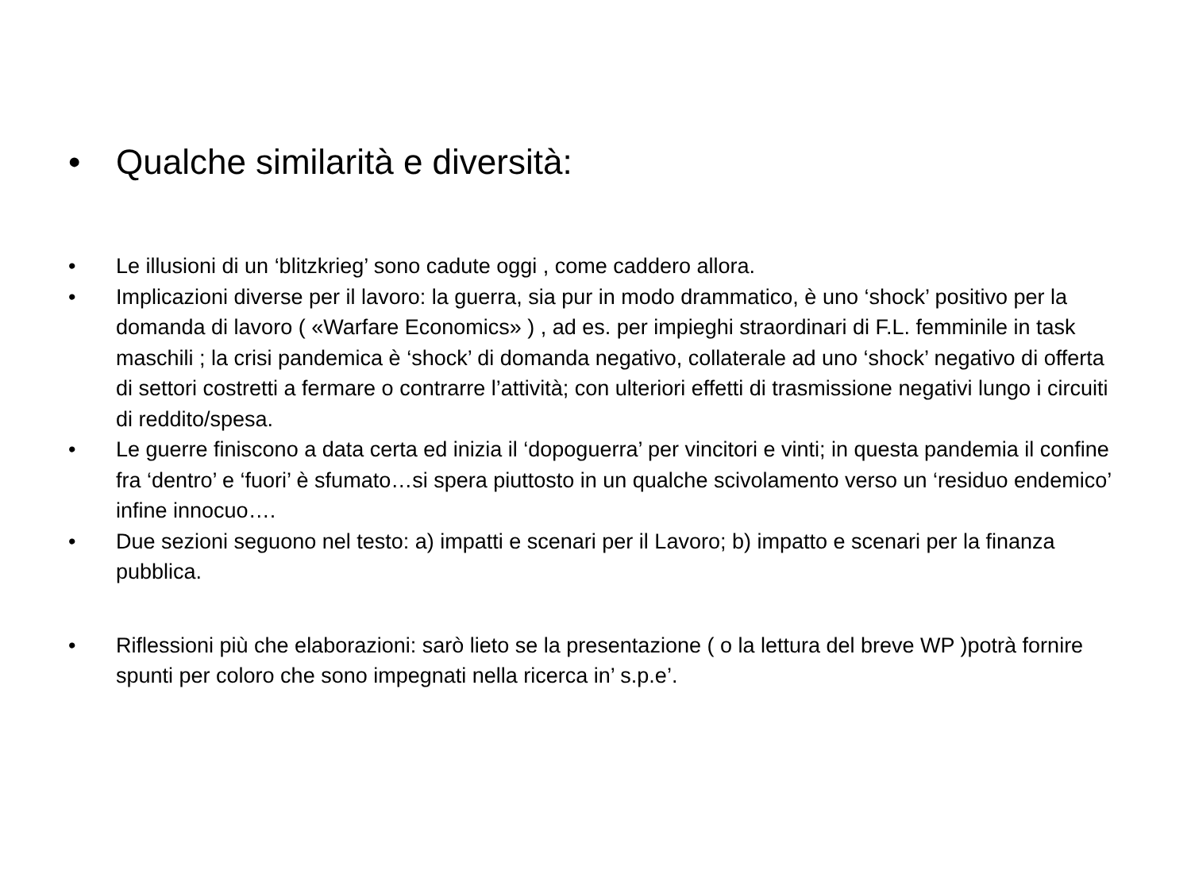• Qualche similarità e diversità:
• Le illusioni di un ‘blitzkrieg’ sono cadute oggi , come caddero allora.
• Implicazioni diverse per il lavoro: la guerra, sia pur in modo drammatico, è uno ‘shock’ positivo per la domanda di lavoro ( «Warfare Economics» ) , ad es. per impieghi straordinari di F.L. femminile in task maschili ; la crisi pandemica è ‘shock’ di domanda negativo, collaterale ad uno ‘shock’ negativo di offerta di settori costretti a fermare o contrarre l’attività; con ulteriori effetti di trasmissione negativi lungo i circuiti di reddito/spesa.
• Le guerre finiscono a data certa ed inizia il ‘dopoguerra’ per vincitori e vinti; in questa pandemia il confine fra ‘dentro’ e ‘fuori’ è sfumato…si spera piuttosto in un qualche scivolamento verso un ‘residuo endemico’ infine innocuo….
• Due sezioni seguono nel testo: a) impatti e scenari per il Lavoro; b) impatto e scenari per la finanza pubblica.
• Riflessioni più che elaborazioni: sarò lieto se la presentazione ( o la lettura del breve WP )potrà fornire spunti per coloro che sono impegnati nella ricerca in’ s.p.e’.